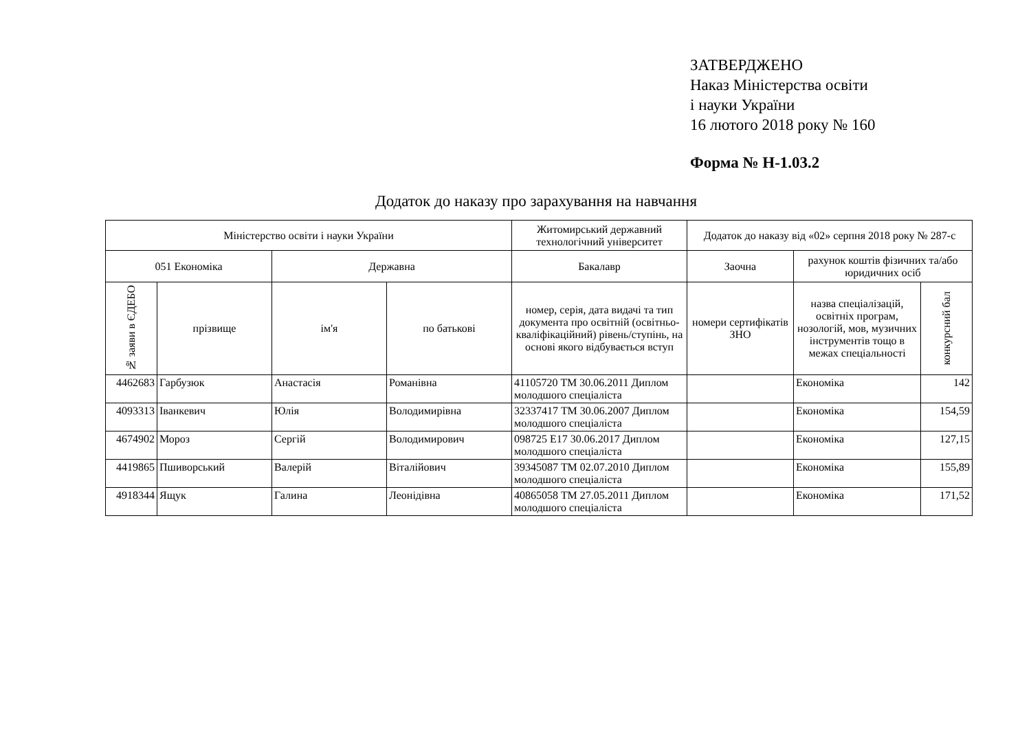ЗАТВЕРДЖЕНО
Наказ Міністерства освіти
і науки України
16 лютого 2018 року № 160
Форма № Н-1.03.2
Додаток до наказу про зарахування на навчання
| Міністерство освіти і науки України | | | | Житомирський державний технологічний університет | Додаток до наказу від «02» серпня 2018 року № 287-с | | |
| --- | --- | --- | --- | --- | --- | --- | --- |
| 051 Економіка | | Державна | | Бакалавр | Заочна | рахунок коштів фізичних та/або юридичних осіб | |
| № заяви в ЄДЕБО | прізвище | ім'я | по батькові | номер, серія, дата видачі та тип документа про освітній (освітньо-кваліфікаційний) рівень/ступінь, на основі якого відбувається вступ | номери сертифікатів ЗНО | назва спеціалізацій, освітніх програм, нозологій, мов, музичних інструментів тощо в межах спеціальності | конкурсний бал |
| 4462683 | Гарбузюк | Анастасія | Романівна | 41105720 ТМ 30.06.2011 Диплом молодшого спеціаліста | | Економіка | 142 |
| 4093313 | Іванкевич | Юлія | Володимирівна | 32337417 ТМ 30.06.2007 Диплом молодшого спеціаліста | | Економіка | 154,59 |
| 4674902 | Мороз | Сергій | Володимирович | 098725 Е17 30.06.2017 Диплом молодшого спеціаліста | | Економіка | 127,15 |
| 4419865 | Пшиворський | Валерій | Віталійович | 39345087 ТМ 02.07.2010 Диплом молодшого спеціаліста | | Економіка | 155,89 |
| 4918344 | Ящук | Галина | Леонідівна | 40865058 ТМ 27.05.2011 Диплом молодшого спеціаліста | | Економіка | 171,52 |